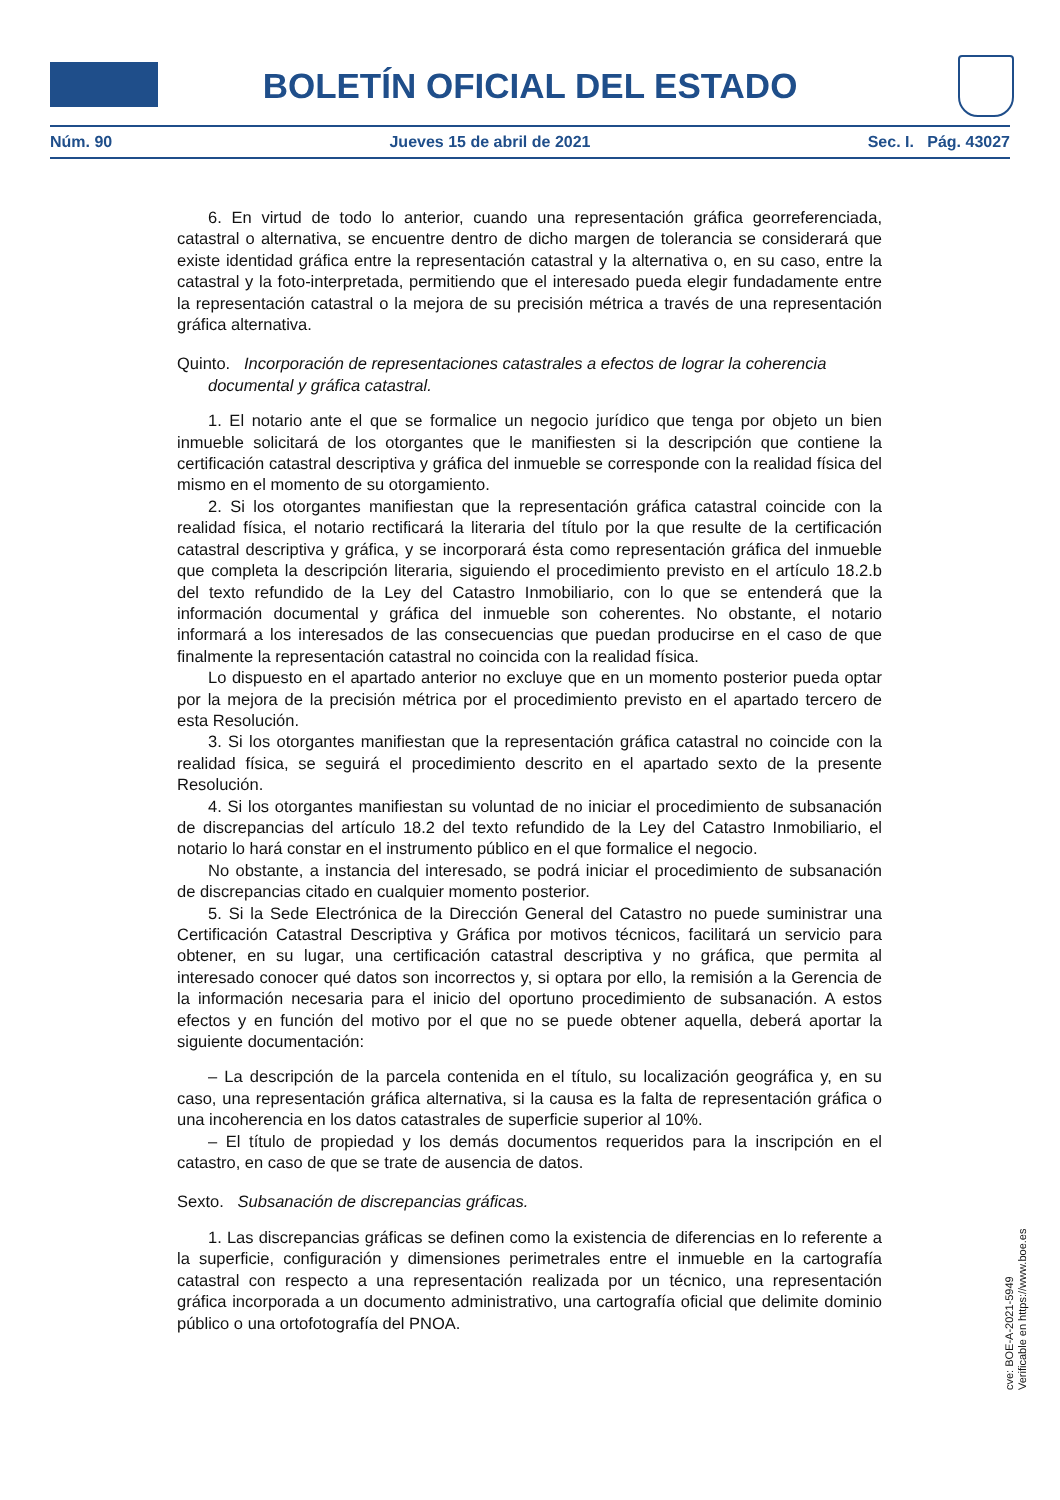BOLETÍN OFICIAL DEL ESTADO
Núm. 90 Jueves 15 de abril de 2021 Sec. I. Pág. 43027
6. En virtud de todo lo anterior, cuando una representación gráfica georreferenciada, catastral o alternativa, se encuentre dentro de dicho margen de tolerancia se considerará que existe identidad gráfica entre la representación catastral y la alternativa o, en su caso, entre la catastral y la foto-interpretada, permitiendo que el interesado pueda elegir fundadamente entre la representación catastral o la mejora de su precisión métrica a través de una representación gráfica alternativa.
Quinto. Incorporación de representaciones catastrales a efectos de lograr la coherencia documental y gráfica catastral.
1. El notario ante el que se formalice un negocio jurídico que tenga por objeto un bien inmueble solicitará de los otorgantes que le manifiesten si la descripción que contiene la certificación catastral descriptiva y gráfica del inmueble se corresponde con la realidad física del mismo en el momento de su otorgamiento.
2. Si los otorgantes manifiestan que la representación gráfica catastral coincide con la realidad física, el notario rectificará la literaria del título por la que resulte de la certificación catastral descriptiva y gráfica, y se incorporará ésta como representación gráfica del inmueble que completa la descripción literaria, siguiendo el procedimiento previsto en el artículo 18.2.b del texto refundido de la Ley del Catastro Inmobiliario, con lo que se entenderá que la información documental y gráfica del inmueble son coherentes. No obstante, el notario informará a los interesados de las consecuencias que puedan producirse en el caso de que finalmente la representación catastral no coincida con la realidad física.
Lo dispuesto en el apartado anterior no excluye que en un momento posterior pueda optar por la mejora de la precisión métrica por el procedimiento previsto en el apartado tercero de esta Resolución.
3. Si los otorgantes manifiestan que la representación gráfica catastral no coincide con la realidad física, se seguirá el procedimiento descrito en el apartado sexto de la presente Resolución.
4. Si los otorgantes manifiestan su voluntad de no iniciar el procedimiento de subsanación de discrepancias del artículo 18.2 del texto refundido de la Ley del Catastro Inmobiliario, el notario lo hará constar en el instrumento público en el que formalice el negocio.
No obstante, a instancia del interesado, se podrá iniciar el procedimiento de subsanación de discrepancias citado en cualquier momento posterior.
5. Si la Sede Electrónica de la Dirección General del Catastro no puede suministrar una Certificación Catastral Descriptiva y Gráfica por motivos técnicos, facilitará un servicio para obtener, en su lugar, una certificación catastral descriptiva y no gráfica, que permita al interesado conocer qué datos son incorrectos y, si optara por ello, la remisión a la Gerencia de la información necesaria para el inicio del oportuno procedimiento de subsanación. A estos efectos y en función del motivo por el que no se puede obtener aquella, deberá aportar la siguiente documentación:
– La descripción de la parcela contenida en el título, su localización geográfica y, en su caso, una representación gráfica alternativa, si la causa es la falta de representación gráfica o una incoherencia en los datos catastrales de superficie superior al 10%.
– El título de propiedad y los demás documentos requeridos para la inscripción en el catastro, en caso de que se trate de ausencia de datos.
Sexto. Subsanación de discrepancias gráficas.
1. Las discrepancias gráficas se definen como la existencia de diferencias en lo referente a la superficie, configuración y dimensiones perimetrales entre el inmueble en la cartografía catastral con respecto a una representación realizada por un técnico, una representación gráfica incorporada a un documento administrativo, una cartografía oficial que delimite dominio público o una ortofotografía del PNOA.
cve: BOE-A-2021-5949
Verificable en https://www.boe.es